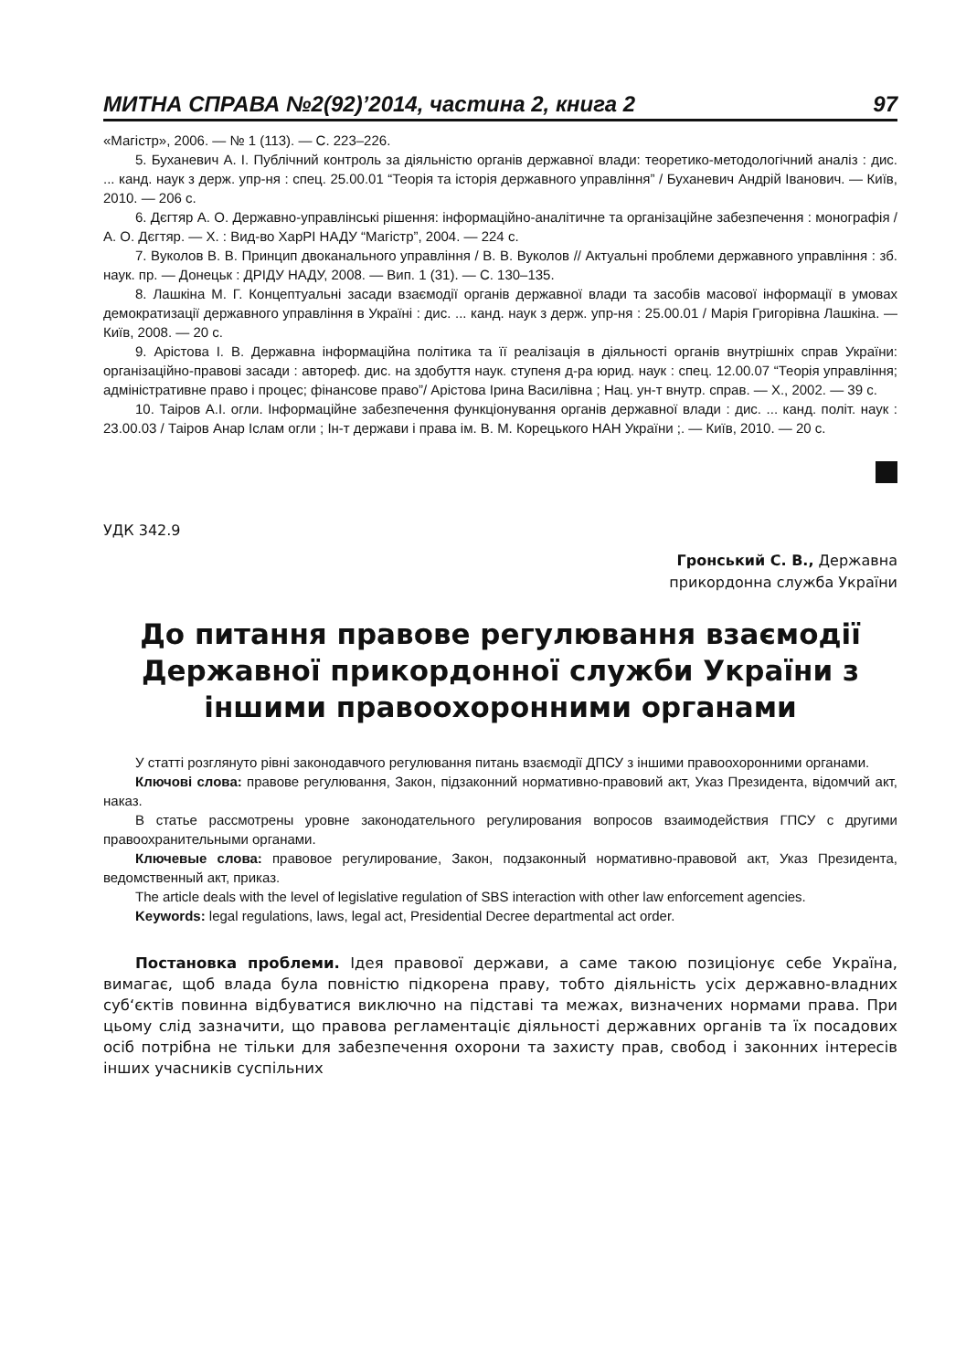МИТНА СПРАВА №2(92)’2014, частина 2, книга 2 97
«Магістр», 2006. — № 1 (113). — С. 223–226.
5. Буханевич А. І. Публічний контроль за діяльністю органів державної влади: теоретико-методологічний аналіз : дис. ... канд. наук з держ. упр-ня : спец. 25.00.01 “Теорія та історія державного управління” / Буханевич Андрій Іванович. — Київ, 2010. — 206 с.
6. Дєгтяр А. О. Державно-управлінські рішення: інформаційно-аналітичне та організаційне забезпечення : монографія / А. О. Дєгтяр. — Х. : Вид-во ХарРІ НАДУ “Магістр”, 2004. — 224 с.
7. Вуколов В. В. Принцип двоканального управління / В. В. Вуколов // Актуальні проблеми державного управління : зб. наук. пр. — Донецьк : ДРІДУ НАДУ, 2008. — Вип. 1 (31). — С. 130–135.
8. Лашкіна М. Г. Концептуальні засади взаємодії органів державної влади та засобів масової інформації в умовах демократизації державного управління в Україні : дис. ... канд. наук з держ. упр-ня : 25.00.01 / Марія Григорівна Лашкіна. — Київ, 2008. — 20 с.
9. Арістова І. В. Державна інформаційна політика та її реалізація в діяльності органів внутрішніх справ України: організаційно-правові засади : автореф. дис. на здобуття наук. ступеня д-ра юрид. наук : спец. 12.00.07 “Теорія управління; адміністративне право і процес; фінансове право”/ Арістова Ірина Василівна ; Нац. ун-т внутр. справ. — Х., 2002. — 39 с.
10. Таіров А.І. огли. Інформаційне забезпечення функціонування органів державної влади : дис. ... канд. політ. наук : 23.00.03 / Таіров Анар Іслам огли ; Ін-т держави і права ім. В. М. Корецького НАН України ;. — Київ, 2010. — 20 с.
УДК 342.9
Гронський С. В., Державна
прикордонна служба України
До питання правове регулювання взаємодії Державної прикордонної служби України з іншими правоохоронними органами
У статті розглянуто рівні законодавчого регулювання питань взаємодії ДПСУ з іншими правоохоронними органами.
Ключові слова: правове регулювання, Закон, підзаконний нормативно-правовий акт, Указ Президента, відомчий акт, наказ.
В статье рассмотрены уровне законодательного регулирования вопросов взаимодействия ГПСУ с другими правоохранительными органами.
Ключевые слова: правовое регулирование, Закон, подзаконный нормативно-правовой акт, Указ Президента, ведомственный акт, приказ.
The article deals with the level of legislative regulation of SBS interaction with other law enforcement agencies.
Keywords: legal regulations, laws, legal act, Presidential Decree departmental act order.
Постановка проблеми. Ідея правової держави, а саме такою позиціонує себе Україна, вимагає, щоб влада була повністю підкорена праву, тобто діяльність усіх державно-владних суб‘єктів повинна відбуватися виключно на підставі та межах, визначених нормами права. При цьому слід зазначити, що правова регламентаціє діяльності державних органів та їх посадових осіб потрібна не тільки для забезпечення охорони та захисту прав, свобод і законних інтересів інших учасників суспільних